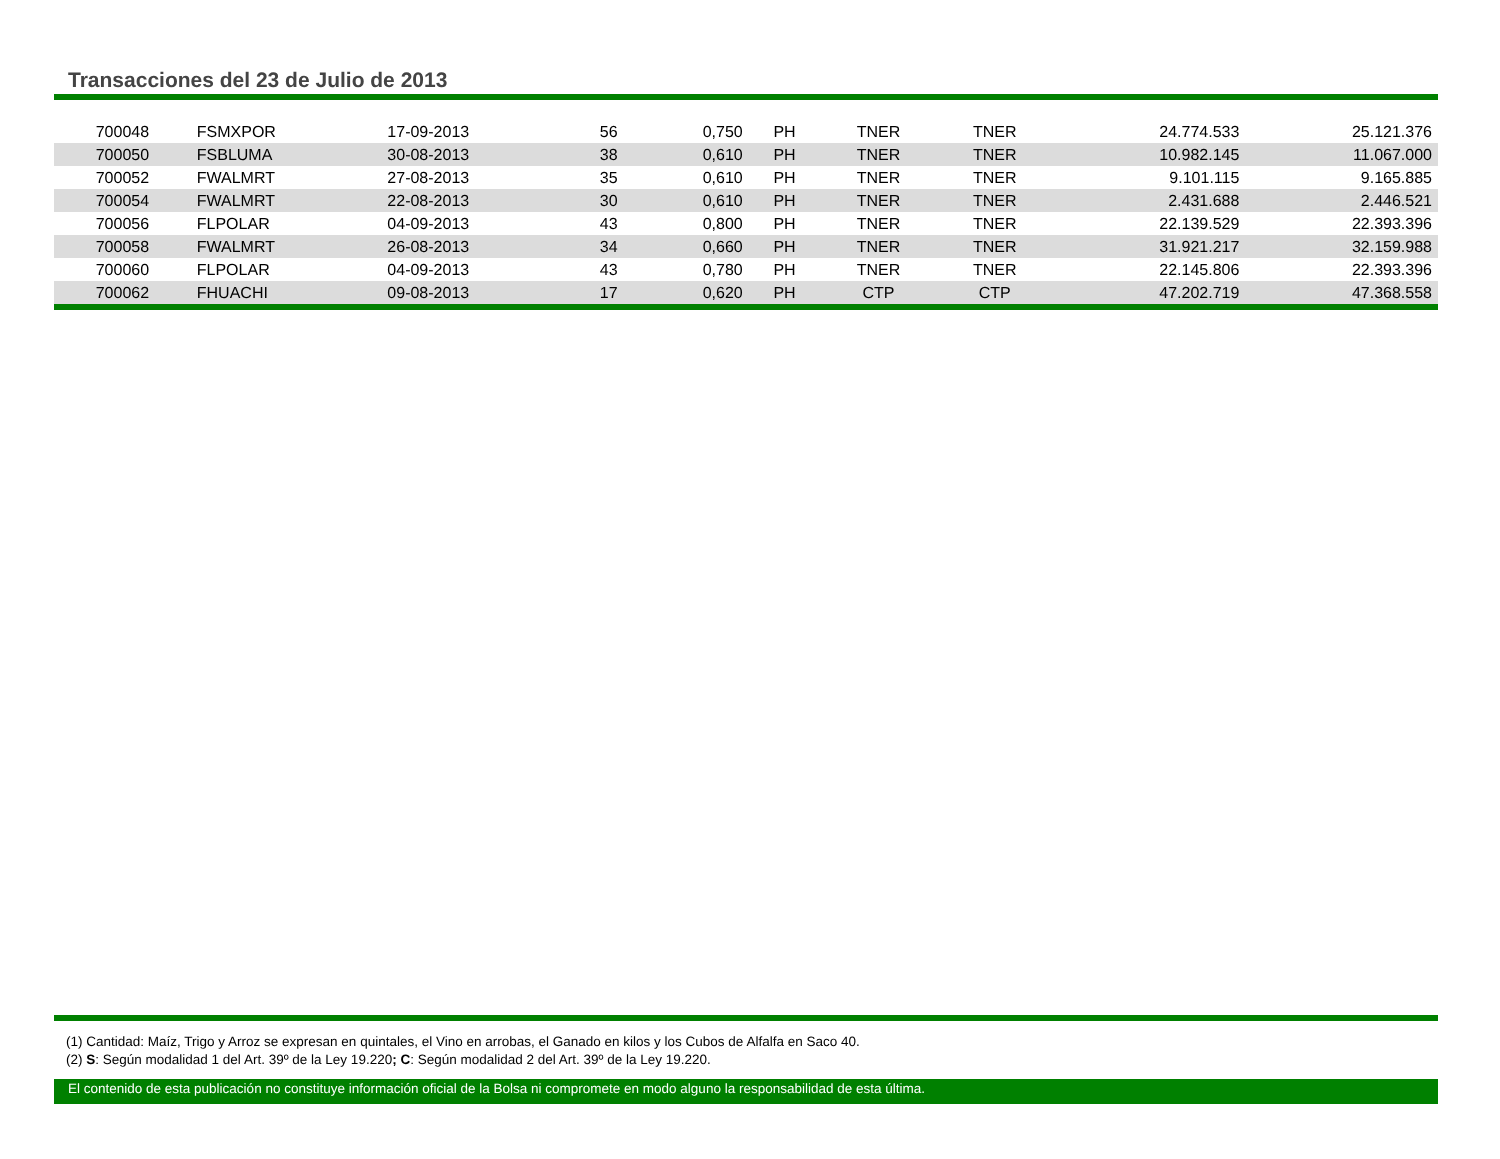Transacciones del 23 de Julio de 2013
| 700048 | FSMXPOR | 17-09-2013 | 56 | 0,750 | PH | TNER | TNER | 24.774.533 | 25.121.376 |
| 700050 | FSBLUMA | 30-08-2013 | 38 | 0,610 | PH | TNER | TNER | 10.982.145 | 11.067.000 |
| 700052 | FWALMRT | 27-08-2013 | 35 | 0,610 | PH | TNER | TNER | 9.101.115 | 9.165.885 |
| 700054 | FWALMRT | 22-08-2013 | 30 | 0,610 | PH | TNER | TNER | 2.431.688 | 2.446.521 |
| 700056 | FLPOLAR | 04-09-2013 | 43 | 0,800 | PH | TNER | TNER | 22.139.529 | 22.393.396 |
| 700058 | FWALMRT | 26-08-2013 | 34 | 0,660 | PH | TNER | TNER | 31.921.217 | 32.159.988 |
| 700060 | FLPOLAR | 04-09-2013 | 43 | 0,780 | PH | TNER | TNER | 22.145.806 | 22.393.396 |
| 700062 | FHUACHI | 09-08-2013 | 17 | 0,620 | PH | CTP | CTP | 47.202.719 | 47.368.558 |
(1) Cantidad: Maíz, Trigo y Arroz se expresan en quintales, el Vino en arrobas, el Ganado en kilos y los Cubos de Alfalfa en Saco 40.
(2) S: Según modalidad 1 del Art. 39º de la Ley 19.220; C: Según modalidad 2 del Art. 39º de la Ley 19.220.
El contenido de esta publicación no constituye información oficial de la Bolsa ni compromete en modo alguno la responsabilidad de esta última.